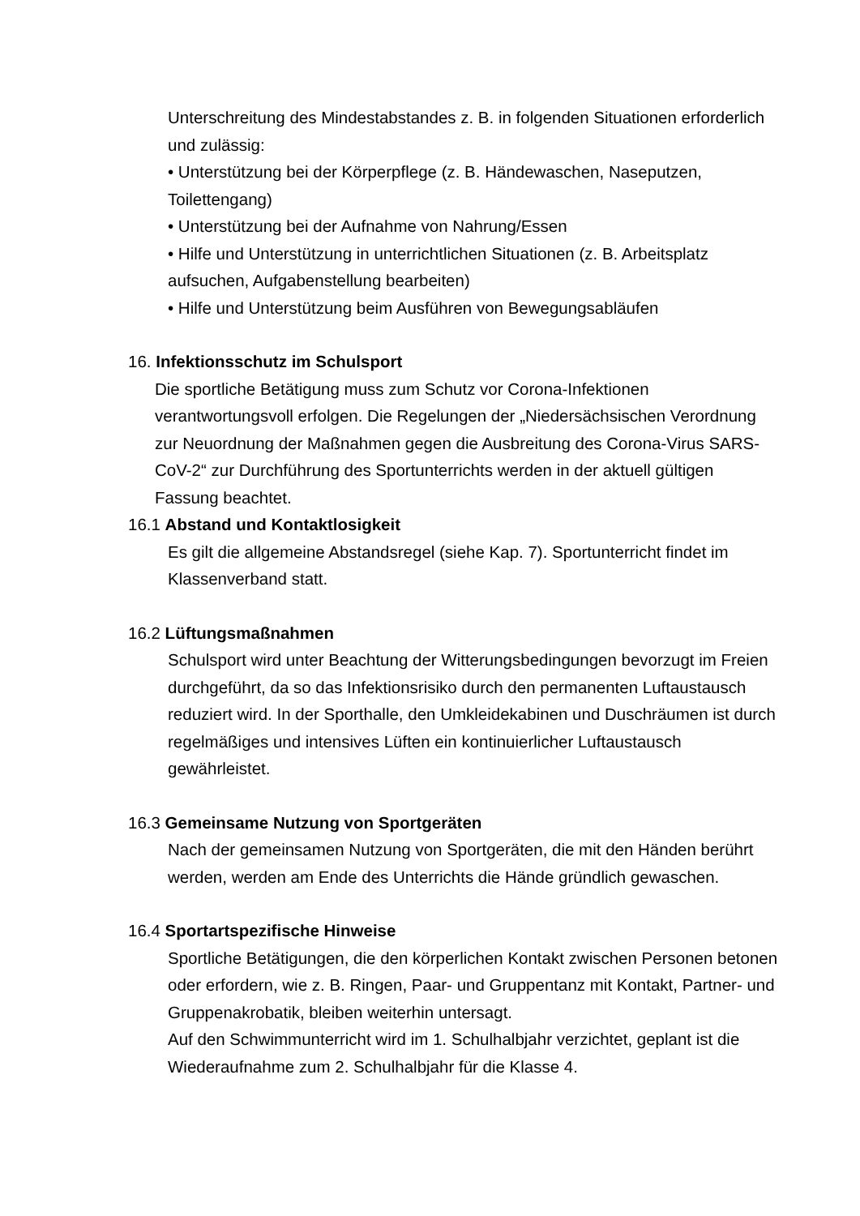Unterschreitung des Mindestabstandes z. B. in folgenden Situationen erforderlich und zulässig:
• Unterstützung bei der Körperpflege (z. B. Händewaschen, Naseputzen, Toilettengang)
• Unterstützung bei der Aufnahme von Nahrung/Essen
• Hilfe und Unterstützung in unterrichtlichen Situationen (z. B. Arbeitsplatz aufsuchen, Aufgabenstellung bearbeiten)
• Hilfe und Unterstützung beim Ausführen von Bewegungsabläufen
16. Infektionsschutz im Schulsport
Die sportliche Betätigung muss zum Schutz vor Corona-Infektionen verantwortungsvoll erfolgen. Die Regelungen der „Niedersächsischen Verordnung zur Neuordnung der Maßnahmen gegen die Ausbreitung des Corona-Virus SARS-CoV-2“ zur Durchführung des Sportunterrichts werden in der aktuell gültigen Fassung beachtet.
16.1 Abstand und Kontaktlosigkeit
Es gilt die allgemeine Abstandsregel (siehe Kap. 7). Sportunterricht findet im Klassenverband statt.
16.2 Lüftungsmaßnahmen
Schulsport wird unter Beachtung der Witterungsbedingungen bevorzugt im Freien durchgeführt, da so das Infektionsrisiko durch den permanenten Luftaustausch reduziert wird. In der Sporthalle, den Umkleidekabinen und Duschräumen ist durch regelmäßiges und intensives Lüften ein kontinuierlicher Luftaustausch gewährleistet.
16.3 Gemeinsame Nutzung von Sportgeräten
Nach der gemeinsamen Nutzung von Sportgeräten, die mit den Händen berührt werden, werden am Ende des Unterrichts die Hände gründlich gewaschen.
16.4 Sportartspezifische Hinweise
Sportliche Betätigungen, die den körperlichen Kontakt zwischen Personen betonen oder erfordern, wie z. B. Ringen, Paar- und Gruppentanz mit Kontakt, Partner- und Gruppenakrobatik, bleiben weiterhin untersagt.
Auf den Schwimmunterricht wird im 1. Schulhalbjahr verzichtet, geplant ist die Wiederaufnahme zum 2. Schulhalbjahr für die Klasse 4.